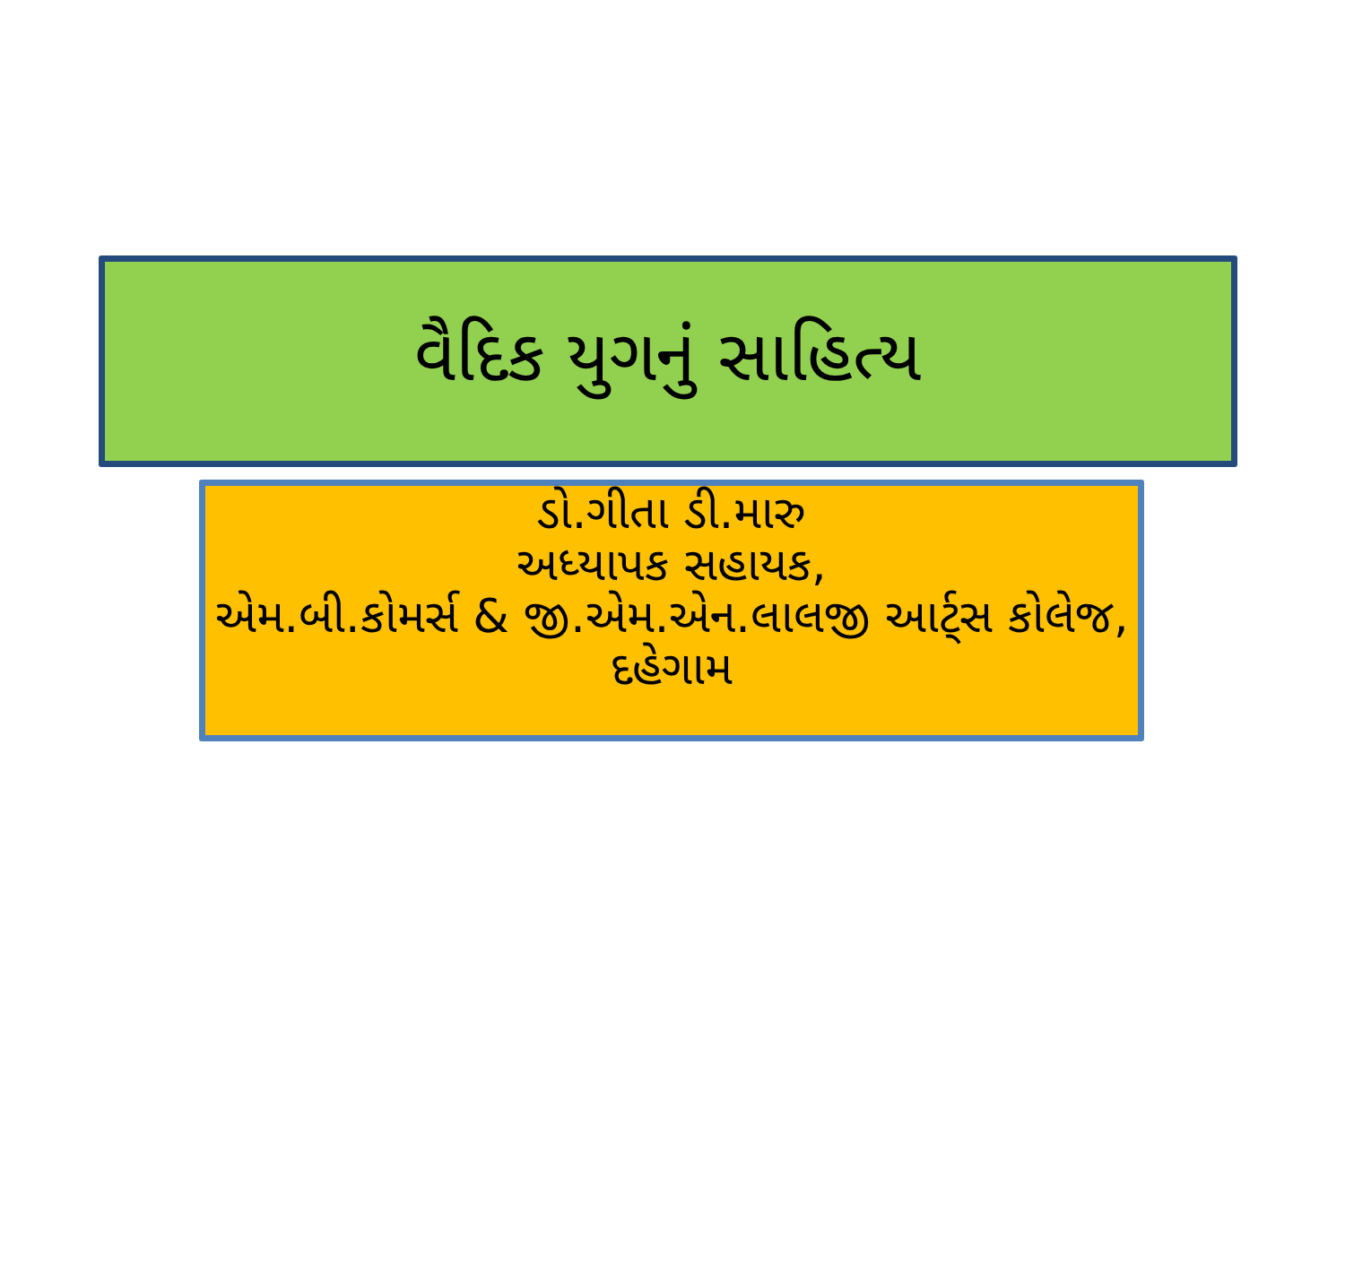વૈદિક યુગનું સાહિત્ય
ડો.ગીતા ડી.મારુ
અધ્યાપક સહાયક,
એમ.બી.કોમર્સ & જી.એમ.એન.લાલજી આર્ટ્સ કોલેજ, દહેગામ